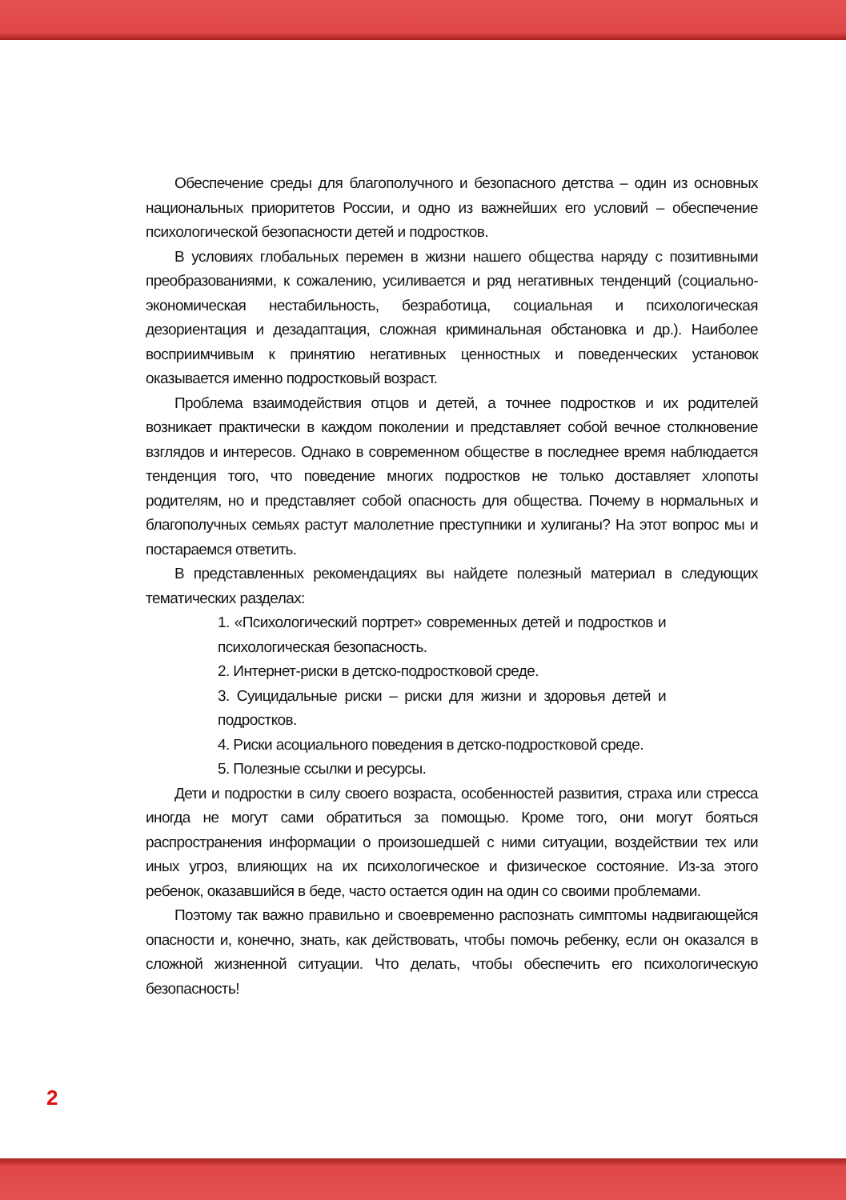Обеспечение среды для благополучного и безопасного детства – один из основных национальных приоритетов России, и одно из важнейших его условий – обеспечение психологической безопасности детей и подростков.
В условиях глобальных перемен в жизни нашего общества наряду с позитивными преобразованиями, к сожалению, усиливается и ряд негативных тенденций (социально-экономическая нестабильность, безработица, социальная и психологическая дезориентация и дезадаптация, сложная криминальная обстановка и др.). Наиболее восприимчивым к принятию негативных ценностных и поведенческих установок оказывается именно подростковый возраст.
Проблема взаимодействия отцов и детей, а точнее подростков и их родителей возникает практически в каждом поколении и представляет собой вечное столкновение взглядов и интересов. Однако в современном обществе в последнее время наблюдается тенденция того, что поведение многих подростков не только доставляет хлопоты родителям, но и представляет собой опасность для общества. Почему в нормальных и благополучных семьях растут малолетние преступники и хулиганы? На этот вопрос мы и постараемся ответить.
В представленных рекомендациях вы найдете полезный материал в следующих тематических разделах:
1. «Психологический портрет» современных детей и подростков и психологическая безопасность.
2. Интернет-риски в детско-подростковой среде.
3. Суицидальные риски – риски для жизни и здоровья детей и подростков.
4. Риски асоциального поведения в детско-подростковой среде.
5. Полезные ссылки и ресурсы.
Дети и подростки в силу своего возраста, особенностей развития, страха или стресса иногда не могут сами обратиться за помощью. Кроме того, они могут бояться распространения информации о произошедшей с ними ситуации, воздействии тех или иных угроз, влияющих на их психологическое и физическое состояние. Из-за этого ребенок, оказавшийся в беде, часто остается один на один со своими проблемами.
Поэтому так важно правильно и своевременно распознать симптомы надвигающейся опасности и, конечно, знать, как действовать, чтобы помочь ребенку, если он оказался в сложной жизненной ситуации. Что делать, чтобы обеспечить его психологическую безопасность!
2